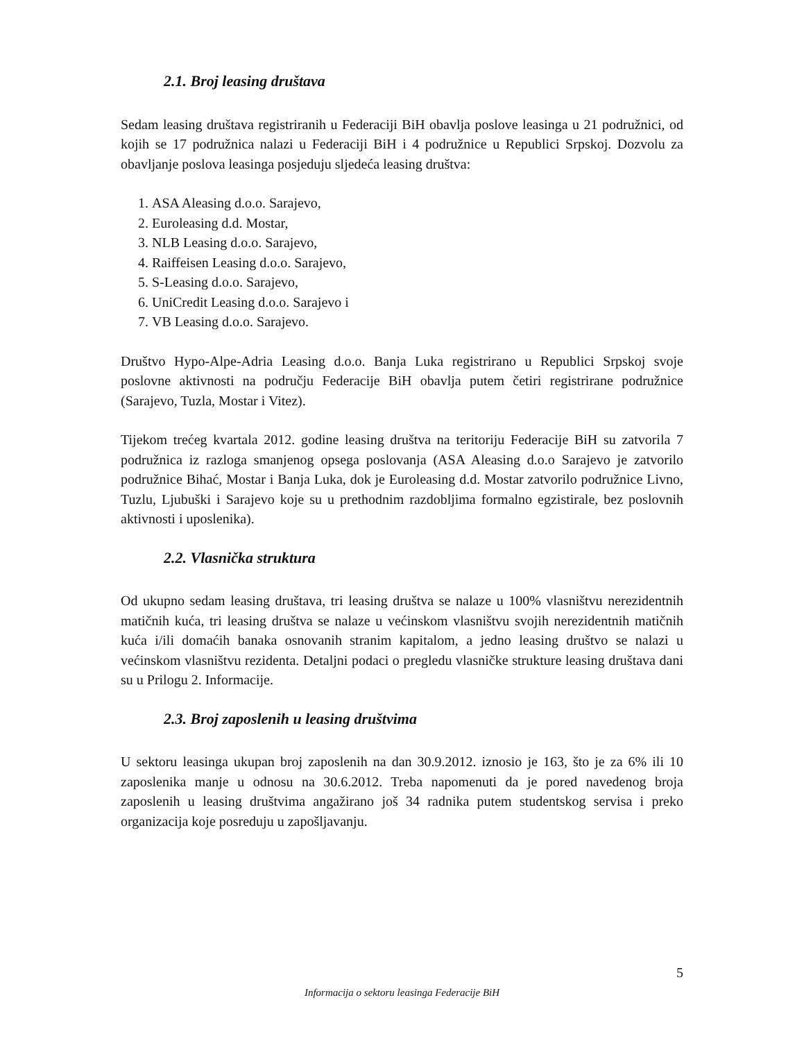2.1. Broj leasing društava
Sedam leasing društava registriranih u Federaciji BiH obavlja poslove leasinga u 21 podružnici, od kojih se 17 podružnica nalazi u Federaciji BiH i 4 podružnice u Republici Srpskoj. Dozvolu za obavljanje poslova leasinga posjeduju sljedeća leasing društva:
1. ASA Aleasing d.o.o. Sarajevo,
2. Euroleasing d.d. Mostar,
3. NLB Leasing d.o.o. Sarajevo,
4. Raiffeisen Leasing d.o.o. Sarajevo,
5. S-Leasing d.o.o. Sarajevo,
6. UniCredit Leasing d.o.o. Sarajevo i
7. VB Leasing d.o.o. Sarajevo.
Društvo Hypo-Alpe-Adria Leasing d.o.o. Banja Luka registrirano u Republici Srpskoj svoje poslovne aktivnosti na području Federacije BiH obavlja putem četiri registrirane podružnice (Sarajevo, Tuzla, Mostar i Vitez).
Tijekom trećeg kvartala 2012. godine leasing društva na teritoriju Federacije BiH su zatvorila 7 podružnica iz razloga smanjenog opsega poslovanja (ASA Aleasing d.o.o Sarajevo je zatvorilo podružnice Bihać, Mostar i Banja Luka, dok je Euroleasing d.d. Mostar zatvorilo podružnice Livno, Tuzlu, Ljubuški i Sarajevo koje su u prethodnim razdobljima formalno egzistirale, bez poslovnih aktivnosti i uposlenika).
2.2. Vlasnička struktura
Od ukupno sedam leasing društava, tri leasing društva se nalaze u 100% vlasništvu nerezidentnih matičnih kuća, tri leasing društva se nalaze u većinskom vlasništvu svojih nerezidentnih matičnih kuća i/ili domaćih banaka osnovanih stranim kapitalom, a jedno leasing društvo se nalazi u većinskom vlasništvu rezidenta. Detaljni podaci o pregledu vlasničke strukture leasing društava dani su u Prilogu 2. Informacije.
2.3. Broj zaposlenih u leasing društvima
U sektoru leasinga ukupan broj zaposlenih na dan 30.9.2012. iznosio je 163, što je za 6% ili 10 zaposlenika manje u odnosu na 30.6.2012. Treba napomenuti da je pored navedenog broja zaposlenih u leasing društvima angažirano još 34 radnika putem studentskog servisa i preko organizacija koje posreduju u zapošljavanju.
5
Informacija o sektoru leasinga Federacije BiH